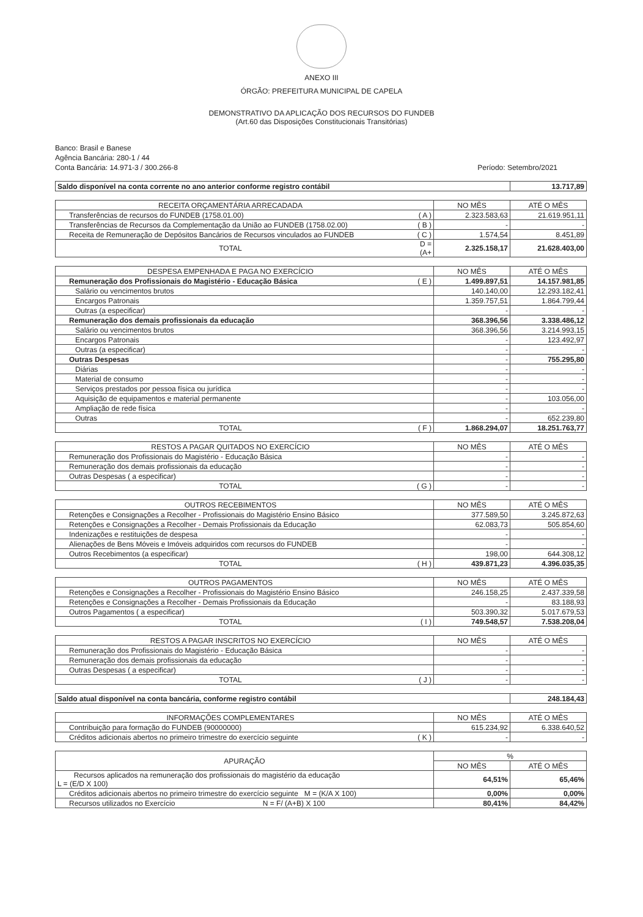ANEXO III
ÓRGÃO: PREFEITURA MUNICIPAL DE CAPELA
DEMONSTRATIVO DA APLICAÇÃO DOS RECURSOS DO FUNDEB
(Art.60 das Disposições Constitucionais Transitórias)
Banco: Brasil e Banese
Agência Bancária: 280-1 / 44
Conta Bancária: 14.971-3 / 300.266-8 Período: Setembro/2021
| Saldo disponível na conta corrente no ano anterior conforme registro contábil | 13.717,89 |
| RECEITA ORÇAMENTÁRIA ARRECADADA | | NO MÊS | ATÉ O MÊS |
| --- | --- | --- | --- |
| Transferências de recursos do FUNDEB (1758.01.00) | ( A ) | 2.323.583,63 | 21.619.951,11 |
| Transferências de Recursos da Complementação da União ao FUNDEB (1758.02.00) | ( B ) | - | - |
| Receita de Remuneração de Depósitos Bancários de Recursos vinculados ao FUNDEB | ( C ) | 1.574,54 | 8.451,89 |
| TOTAL | D = (A+ | 2.325.158,17 | 21.628.403,00 |
| DESPESA EMPENHADA E PAGA NO EXERCÍCIO | | NO MÊS | ATÉ O MÊS |
| --- | --- | --- | --- |
| Remuneração dos Profissionais do Magistério - Educação Básica | ( E ) | 1.499.897,51 | 14.157.981,85 |
| Salário ou vencimentos brutos | | 140.140,00 | 12.293.182,41 |
| Encargos Patronais | | 1.359.757,51 | 1.864.799,44 |
| Outras (a especificar) | | - | - |
| Remuneração dos demais profissionais da educação | | 368.396,56 | 3.338.486,12 |
| Salário ou vencimentos brutos | | 368.396,56 | 3.214.993,15 |
| Encargos Patronais | | - | 123.492,97 |
| Outras (a especificar) | | - | - |
| Outras Despesas | | - | 755.295,80 |
| Diárias | | - | - |
| Material de consumo | | - | - |
| Serviços prestados por pessoa física ou jurídica | | - | - |
| Aquisição de equipamentos e material permanente | | - | 103.056,00 |
| Ampliação de rede física | | - | - |
| Outras | | - | 652.239,80 |
| TOTAL | ( F ) | 1.868.294,07 | 18.251.763,77 |
| RESTOS A PAGAR QUITADOS NO EXERCÍCIO | | NO MÊS | ATÉ O MÊS |
| --- | --- | --- | --- |
| Remuneração dos Profissionais do Magistério - Educação Básica | | - | - |
| Remuneração dos demais profissionais da educação | | - | - |
| Outras Despesas ( a especificar) | | - | - |
| TOTAL | ( G ) | - | - |
| OUTROS RECEBIMENTOS | | NO MÊS | ATÉ O MÊS |
| --- | --- | --- | --- |
| Retenções e Consignações a Recolher - Profissionais do Magistério Ensino Básico | | 377.589,50 | 3.245.872,63 |
| Retenções e Consignações a Recolher - Demais Profissionais da Educação | | 62.083,73 | 505.854,60 |
| Indenizações e restituições de despesa | | - | - |
| Alienações de Bens Móveis e Imóveis adquiridos com recursos do FUNDEB | | - | - |
| Outros Recebimentos (a especificar) | | 198,00 | 644.308,12 |
| TOTAL | ( H ) | 439.871,23 | 4.396.035,35 |
| OUTROS PAGAMENTOS | | NO MÊS | ATÉ O MÊS |
| --- | --- | --- | --- |
| Retenções e Consignações a Recolher - Profissionais do Magistério Ensino Básico | | 246.158,25 | 2.437.339,58 |
| Retenções e Consignações a Recolher - Demais Profissionais da Educação | | - | 83.188,93 |
| Outros Pagamentos ( a especificar) | | 503.390,32 | 5.017.679,53 |
| TOTAL | ( I ) | 749.548,57 | 7.538.208,04 |
| RESTOS A PAGAR INSCRITOS NO EXERCÍCIO | | NO MÊS | ATÉ O MÊS |
| --- | --- | --- | --- |
| Remuneração dos Profissionais do Magistério - Educação Básica | | - | - |
| Remuneração dos demais profissionais da educação | | - | - |
| Outras Despesas ( a especificar) | | - | - |
| TOTAL | ( J ) | - | - |
| Saldo atual disponível na conta bancária, conforme registro contábil | 248.184,43 |
| INFORMAÇÕES COMPLEMENTARES | | NO MÊS | ATÉ O MÊS |
| --- | --- | --- | --- |
| Contribuição para formação do FUNDEB (90000000) | | 615.234,92 | 6.338.640,52 |
| Créditos adicionais abertos no primeiro trimestre do exercício seguinte | ( K ) | - | - |
| APURAÇÃO | % | |
| --- | --- | --- |
| | NO MÊS | ATÉ O MÊS |
| Recursos aplicados na remuneração dos profissionais do magistério da educação L = (E/D X 100) | 64,51% | 65,46% |
| Créditos adicionais abertos no primeiro trimestre do exercício seguinte M = (K/A X 100) | 0,00% | 0,00% |
| Recursos utilizados no Exercício N = F/ (A+B) X 100 | 80,41% | 84,42% |